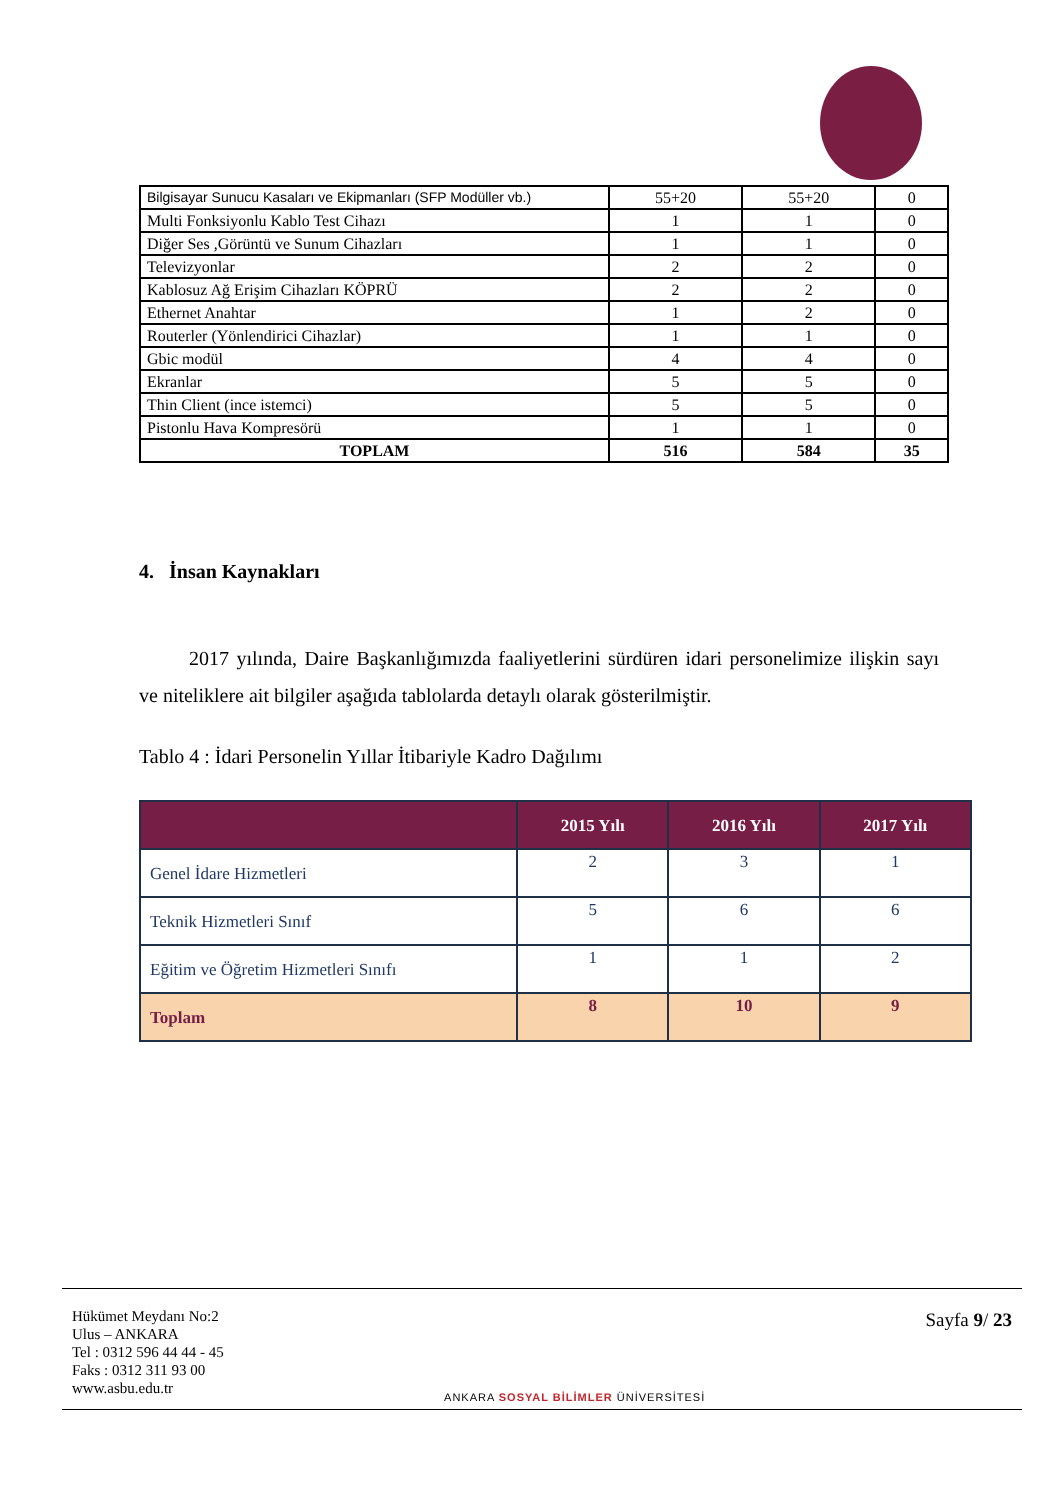| Bilgisayar Sunucu Kasaları ve Ekipmanları (SFP Modüller vb.) | 55+20 | 55+20 | 0 |
| Multi Fonksiyonlu Kablo Test Cihazı | 1 | 1 | 0 |
| Diğer Ses ,Görüntü ve Sunum Cihazları | 1 | 1 | 0 |
| Televizyonlar | 2 | 2 | 0 |
| Kablosuz Ağ Erişim Cihazları KÖPRÜ | 2 | 2 | 0 |
| Ethernet Anahtar | 1 | 2 | 0 |
| Routerler (Yönlendirici Cihazlar) | 1 | 1 | 0 |
| Gbic modül | 4 | 4 | 0 |
| Ekranlar | 5 | 5 | 0 |
| Thin Client (ince istemci) | 5 | 5 | 0 |
| Pistonlu Hava Kompresörü | 1 | 1 | 0 |
| TOPLAM | 516 | 584 | 35 |
4. İnsan Kaynakları
2017 yılında, Daire Başkanlığımızda faaliyetlerini sürdüren idari personelimize ilişkin sayı ve niteliklere ait bilgiler aşağıda tablolarda detaylı olarak gösterilmiştir.
Tablo 4 : İdari Personelin Yıllar İtibariyle Kadro Dağılımı
| | 2015 Yılı | 2016 Yılı | 2017 Yılı |
| --- | --- | --- | --- |
| Genel İdare Hizmetleri | 2 | 3 | 1 |
| Teknik Hizmetleri Sınıf | 5 | 6 | 6 |
| Eğitim ve Öğretim Hizmetleri Sınıfı | 1 | 1 | 2 |
| Toplam | 8 | 10 | 9 |
Hükümet Meydanı No:2
Ulus – ANKARA
Tel : 0312 596 44 44 - 45
Faks : 0312 311 93 00
www.asbu.edu.tr
ANKARA SOSYAL BİLİMLER ÜNİVERSİTESİ
Sayfa 9/ 23